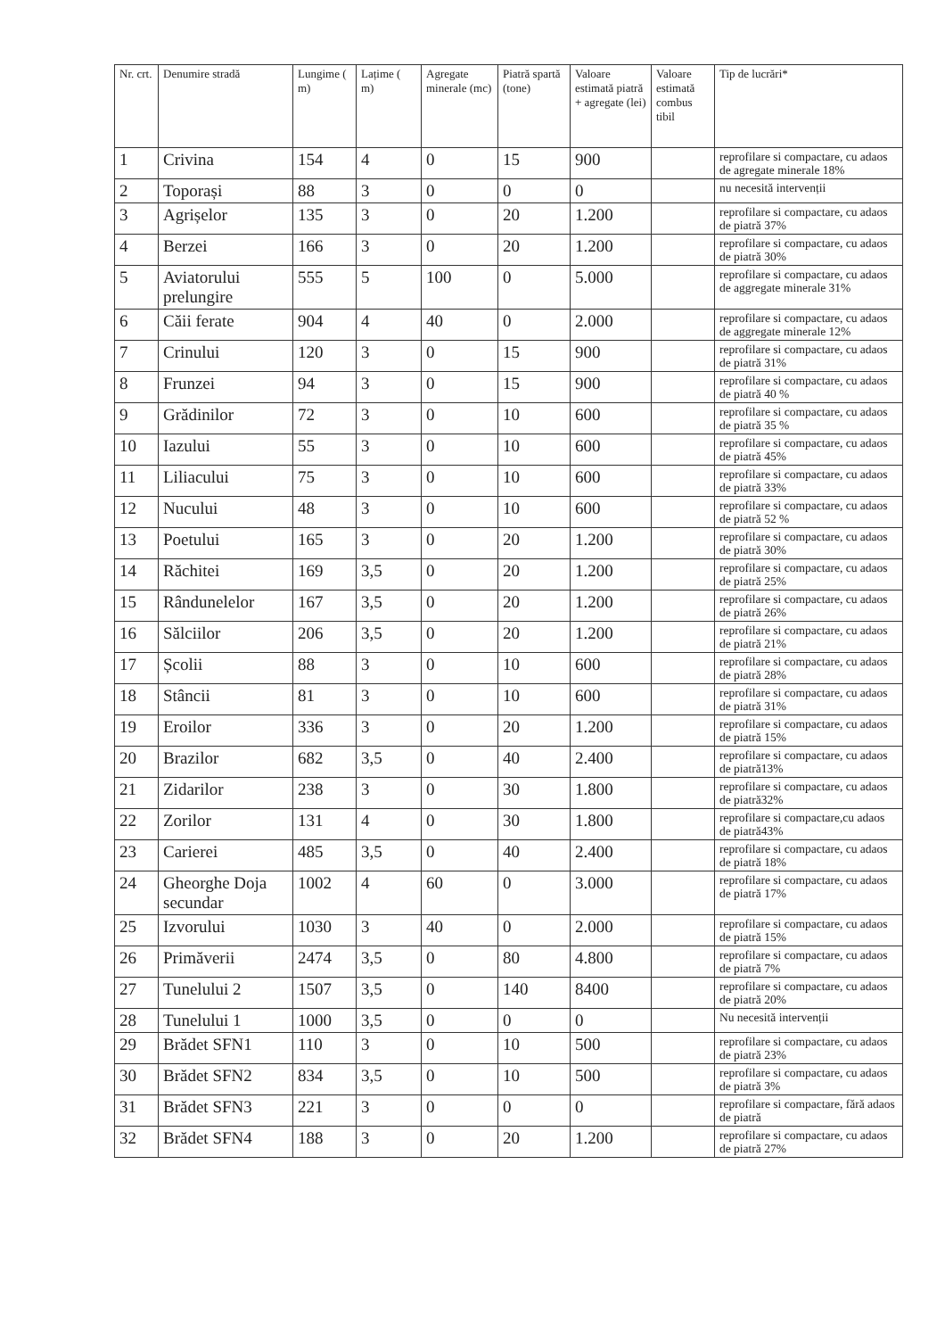| Nr. crt. | Denumire stradă | Lungime ( m) | Lațime ( m) | Agregate minerale (mc) | Piatră spartă (tone) | Valoare estimată piatră + agregate (lei) | Valoare estimată combus tibil | Tip de lucrări* |
| --- | --- | --- | --- | --- | --- | --- | --- | --- |
| 1 | Crivina | 154 | 4 | 0 | 15 | 900 | | reprofilare si compactare, cu adaos de agregate minerale 18% |
| 2 | Toporași | 88 | 3 | 0 | 0 | 0 | | nu necesită intervenții |
| 3 | Agrișelor | 135 | 3 | 0 | 20 | 1.200 | | reprofilare si compactare, cu adaos de piatră 37% |
| 4 | Berzei | 166 | 3 | 0 | 20 | 1.200 | | reprofilare si compactare, cu adaos de piatră 30% |
| 5 | Aviatorului prelungire | 555 | 5 | 100 | 0 | 5.000 | | reprofilare si compactare, cu adaos de aggregate minerale 31% |
| 6 | Căii ferate | 904 | 4 | 40 | 0 | 2.000 | | reprofilare si compactare, cu adaos de aggregate minerale 12% |
| 7 | Crinului | 120 | 3 | 0 | 15 | 900 | | reprofilare si compactare, cu adaos de piatră 31% |
| 8 | Frunzei | 94 | 3 | 0 | 15 | 900 | | reprofilare si compactare, cu adaos de piatră 40 % |
| 9 | Grădinilor | 72 | 3 | 0 | 10 | 600 | | reprofilare si compactare, cu adaos de piatră 35 % |
| 10 | Iazului | 55 | 3 | 0 | 10 | 600 | | reprofilare si compactare, cu adaos de piatră 45% |
| 11 | Liliacului | 75 | 3 | 0 | 10 | 600 | | reprofilare si compactare, cu adaos de piatră 33% |
| 12 | Nucului | 48 | 3 | 0 | 10 | 600 | | reprofilare si compactare, cu adaos de piatră 52 % |
| 13 | Poetului | 165 | 3 | 0 | 20 | 1.200 | | reprofilare si compactare, cu adaos de piatră 30% |
| 14 | Răchitei | 169 | 3,5 | 0 | 20 | 1.200 | | reprofilare si compactare, cu adaos de piatră 25% |
| 15 | Rândunelelor | 167 | 3,5 | 0 | 20 | 1.200 | | reprofilare si compactare, cu adaos de piatră 26% |
| 16 | Sălciilor | 206 | 3,5 | 0 | 20 | 1.200 | | reprofilare si compactare, cu adaos de piatră 21% |
| 17 | Școlii | 88 | 3 | 0 | 10 | 600 | | reprofilare si compactare, cu adaos de piatră 28% |
| 18 | Stâncii | 81 | 3 | 0 | 10 | 600 | | reprofilare si compactare, cu adaos de piatră 31% |
| 19 | Eroilor | 336 | 3 | 0 | 20 | 1.200 | | reprofilare si compactare, cu adaos de piatră 15% |
| 20 | Brazilor | 682 | 3,5 | 0 | 40 | 2.400 | | reprofilare si compactare, cu adaos de piatră13% |
| 21 | Zidarilor | 238 | 3 | 0 | 30 | 1.800 | | reprofilare si compactare, cu adaos de piatră32% |
| 22 | Zorilor | 131 | 4 | 0 | 30 | 1.800 | | reprofilare si compactare,cu adaos de piatră43% |
| 23 | Carierei | 485 | 3,5 | 0 | 40 | 2.400 | | reprofilare si compactare, cu adaos de piatră 18% |
| 24 | Gheorghe Doja secundar | 1002 | 4 | 60 | 0 | 3.000 | | reprofilare si compactare, cu adaos de piatră 17% |
| 25 | Izvorului | 1030 | 3 | 40 | 0 | 2.000 | | reprofilare si compactare, cu adaos de piatră 15% |
| 26 | Primăverii | 2474 | 3,5 | 0 | 80 | 4.800 | | reprofilare si compactare, cu adaos de piatră 7% |
| 27 | Tunelului 2 | 1507 | 3,5 | 0 | 140 | 8400 | | reprofilare si compactare, cu adaos de piatră 20% |
| 28 | Tunelului 1 | 1000 | 3,5 | 0 | 0 | 0 | | Nu necesită intervenții |
| 29 | Brădet SFN1 | 110 | 3 | 0 | 10 | 500 | | reprofilare si compactare, cu adaos de piatră 23% |
| 30 | Brădet SFN2 | 834 | 3,5 | 0 | 10 | 500 | | reprofilare si compactare, cu adaos de piatră 3% |
| 31 | Brădet SFN3 | 221 | 3 | 0 | 0 | 0 | | reprofilare si compactare, fără adaos de piatră |
| 32 | Brădet SFN4 | 188 | 3 | 0 | 20 | 1.200 | | reprofilare si compactare, cu adaos de piatră 27% |